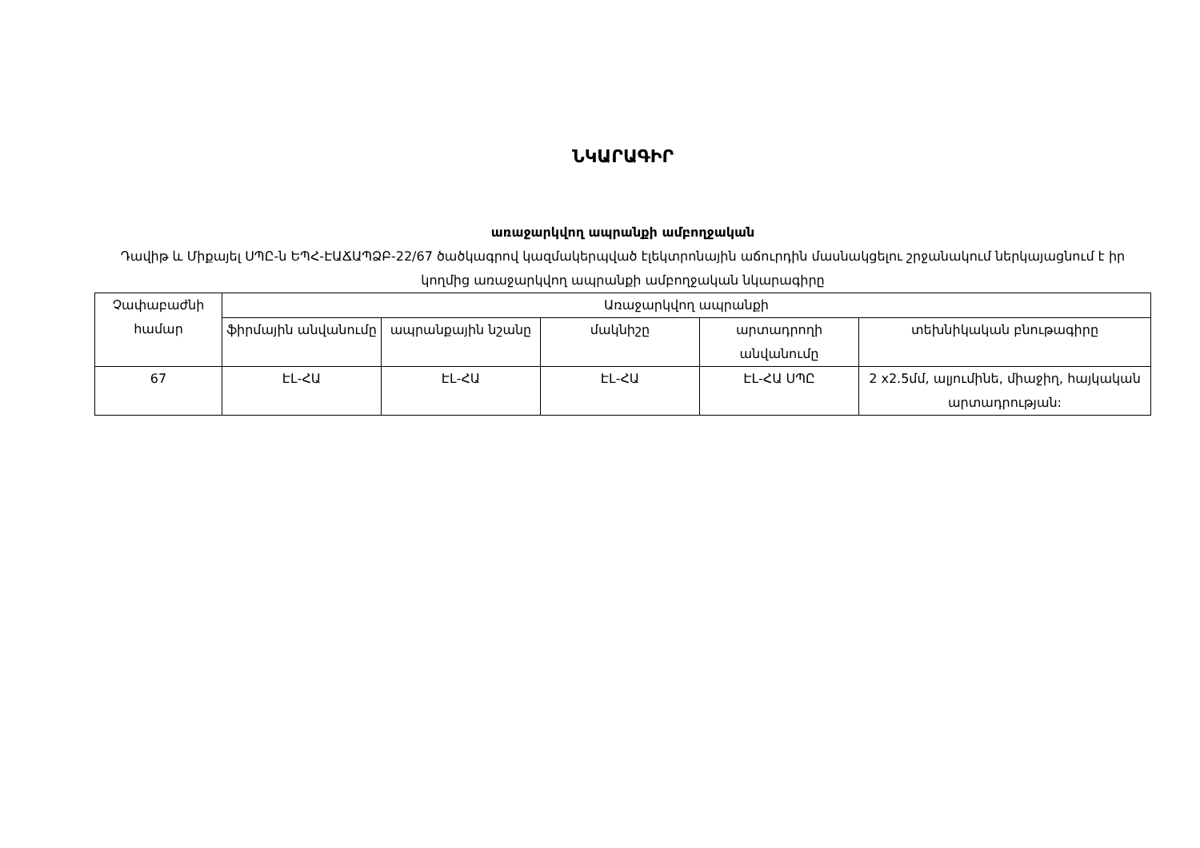ՆԿԱՐԱԳԻՐ
առաջարկվող ապրանքի ամբողջական
Դավիթ և Միքայել ՍՊԸ-ն ԵՊՀ-ԷԱՃԱՊՁԲ-22/67 ծածկագրով կազմակերպված էլեկտրոնային աճուրդին մասնակցելու շրջանակում ներկայացնում է իր կողմից առաջարկվող ապրանքի ամբողջական նկարագիրը
| Չափաբաժնի համար | Առաջարկվող ապրանքի | | | | |
| --- | --- | --- | --- | --- | --- |
| | ֆիրմային անվանումը | ապրանքային նշանը | մակնիշը | արտադրողի անվանումը | տեխնիկական բնութագիրը |
| 67 | ԷԼ-ՀԱ | ԷԼ-ՀԱ | ԷԼ-ՀԱ | ԷԼ-ՀԱ ՍՊԸ | 2 x2.5մմ, ալյումինե, միաջիղ, հայկական արտադրության: |